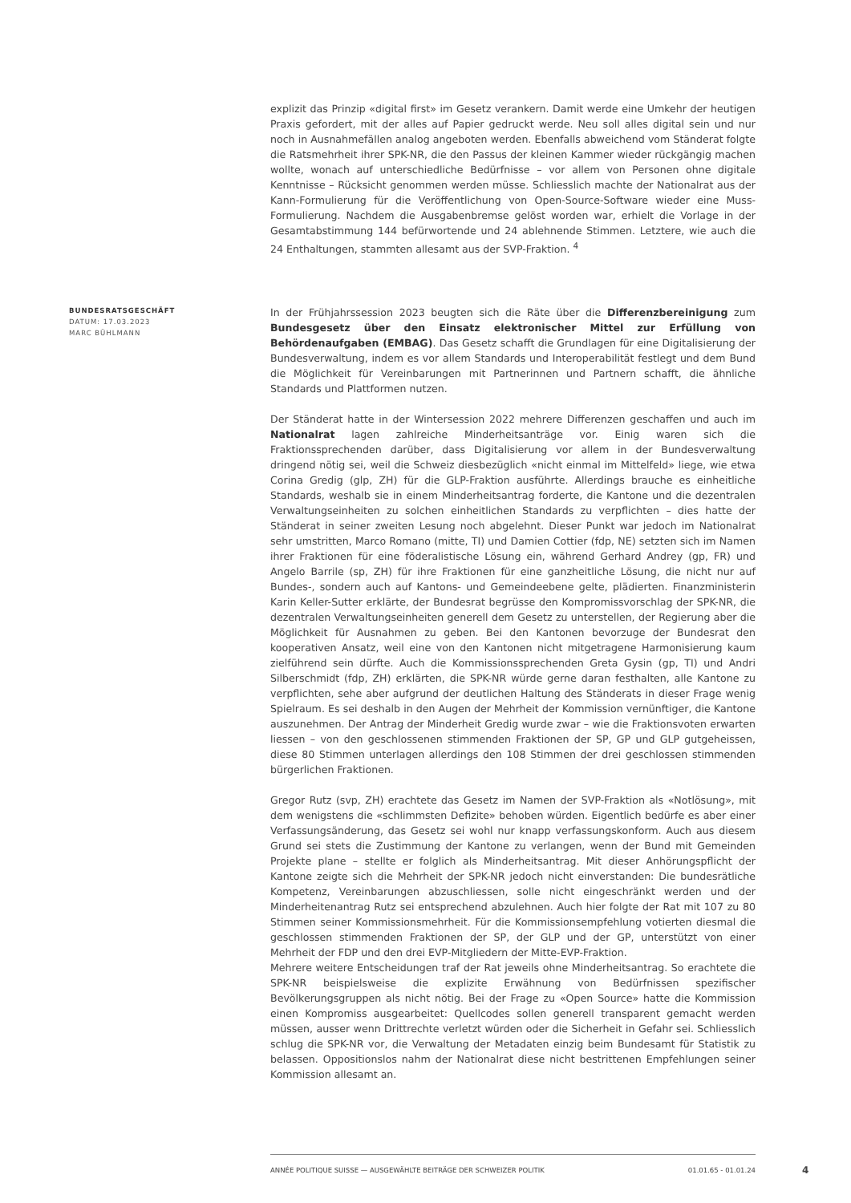explizit das Prinzip «digital first» im Gesetz verankern. Damit werde eine Umkehr der heutigen Praxis gefordert, mit der alles auf Papier gedruckt werde. Neu soll alles digital sein und nur noch in Ausnahmefällen analog angeboten werden. Ebenfalls abweichend vom Ständerat folgte die Ratsmehrheit ihrer SPK-NR, die den Passus der kleinen Kammer wieder rückgängig machen wollte, wonach auf unterschiedliche Bedürfnisse – vor allem von Personen ohne digitale Kenntnisse – Rücksicht genommen werden müsse. Schliesslich machte der Nationalrat aus der Kann-Formulierung für die Veröffentlichung von Open-Source-Software wieder eine Muss-Formulierung. Nachdem die Ausgabenbremse gelöst worden war, erhielt die Vorlage in der Gesamtabstimmung 144 befürwortende und 24 ablehnende Stimmen. Letztere, wie auch die 24 Enthaltungen, stammten allesamt aus der SVP-Fraktion. <sup>4</sup>
BUNDESRATSGESCHÄFT
DATUM: 17.03.2023
MARC BÜHLMANN
In der Frühjahrssession 2023 beugten sich die Räte über die Differenzbereinigung zum Bundesgesetz über den Einsatz elektronischer Mittel zur Erfüllung von Behördenaufgaben (EMBAG). Das Gesetz schafft die Grundlagen für eine Digitalisierung der Bundesverwaltung, indem es vor allem Standards und Interoperabilität festlegt und dem Bund die Möglichkeit für Vereinbarungen mit Partnerinnen und Partnern schafft, die ähnliche Standards und Plattformen nutzen.
Der Ständerat hatte in der Wintersession 2022 mehrere Differenzen geschaffen und auch im Nationalrat lagen zahlreiche Minderheitsanträge vor. Einig waren sich die Fraktionssprechenden darüber, dass Digitalisierung vor allem in der Bundesverwaltung dringend nötig sei, weil die Schweiz diesbezüglich «nicht einmal im Mittelfeld» liege, wie etwa Corina Gredig (glp, ZH) für die GLP-Fraktion ausführte. Allerdings brauche es einheitliche Standards, weshalb sie in einem Minderheitsantrag forderte, die Kantone und die dezentralen Verwaltungseinheiten zu solchen einheitlichen Standards zu verpflichten – dies hatte der Ständerat in seiner zweiten Lesung noch abgelehnt. Dieser Punkt war jedoch im Nationalrat sehr umstritten, Marco Romano (mitte, TI) und Damien Cottier (fdp, NE) setzten sich im Namen ihrer Fraktionen für eine föderalistische Lösung ein, während Gerhard Andrey (gp, FR) und Angelo Barrile (sp, ZH) für ihre Fraktionen für eine ganzheitliche Lösung, die nicht nur auf Bundes-, sondern auch auf Kantons- und Gemeindeebene gelte, plädierten. Finanzministerin Karin Keller-Sutter erklärte, der Bundesrat begrüsse den Kompromissvorschlag der SPK-NR, die dezentralen Verwaltungseinheiten generell dem Gesetz zu unterstellen, der Regierung aber die Möglichkeit für Ausnahmen zu geben. Bei den Kantonen bevorzuge der Bundesrat den kooperativen Ansatz, weil eine von den Kantonen nicht mitgetragene Harmonisierung kaum zielführend sein dürfte. Auch die Kommissionssprechenden Greta Gysin (gp, TI) und Andri Silberschmidt (fdp, ZH) erklärten, die SPK-NR würde gerne daran festhalten, alle Kantone zu verpflichten, sehe aber aufgrund der deutlichen Haltung des Ständerats in dieser Frage wenig Spielraum. Es sei deshalb in den Augen der Mehrheit der Kommission vernünftiger, die Kantone auszunehmen. Der Antrag der Minderheit Gredig wurde zwar – wie die Fraktionsvoten erwarten liessen – von den geschlossenen stimmenden Fraktionen der SP, GP und GLP gutgeheissen, diese 80 Stimmen unterlagen allerdings den 108 Stimmen der drei geschlossen stimmenden bürgerlichen Fraktionen.
Gregor Rutz (svp, ZH) erachtete das Gesetz im Namen der SVP-Fraktion als «Notlösung», mit dem wenigstens die «schlimmsten Defizite» behoben würden. Eigentlich bedürfe es aber einer Verfassungsänderung, das Gesetz sei wohl nur knapp verfassungskonform. Auch aus diesem Grund sei stets die Zustimmung der Kantone zu verlangen, wenn der Bund mit Gemeinden Projekte plane – stellte er folglich als Minderheitsantrag. Mit dieser Anhörungspflicht der Kantone zeigte sich die Mehrheit der SPK-NR jedoch nicht einverstanden: Die bundesrätliche Kompetenz, Vereinbarungen abzuschliessen, solle nicht eingeschränkt werden und der Minderheitenantrag Rutz sei entsprechend abzulehnen. Auch hier folgte der Rat mit 107 zu 80 Stimmen seiner Kommissionsmehrheit. Für die Kommissionsempfehlung votierten diesmal die geschlossen stimmenden Fraktionen der SP, der GLP und der GP, unterstützt von einer Mehrheit der FDP und den drei EVP-Mitgliedern der Mitte-EVP-Fraktion.
Mehrere weitere Entscheidungen traf der Rat jeweils ohne Minderheitsantrag. So erachtete die SPK-NR beispielsweise die explizite Erwähnung von Bedürfnissen spezifischer Bevölkerungsgruppen als nicht nötig. Bei der Frage zu «Open Source» hatte die Kommission einen Kompromiss ausgearbeitet: Quellcodes sollen generell transparent gemacht werden müssen, ausser wenn Drittrechte verletzt würden oder die Sicherheit in Gefahr sei. Schliesslich schlug die SPK-NR vor, die Verwaltung der Metadaten einzig beim Bundesamt für Statistik zu belassen. Oppositionslos nahm der Nationalrat diese nicht bestrittenen Empfehlungen seiner Kommission allesamt an.
ANNÉE POLITIQUE SUISSE — AUSGEWÄHLTE BEITRÄGE DER SCHWEIZER POLITIK 01.01.65 - 01.01.24
4